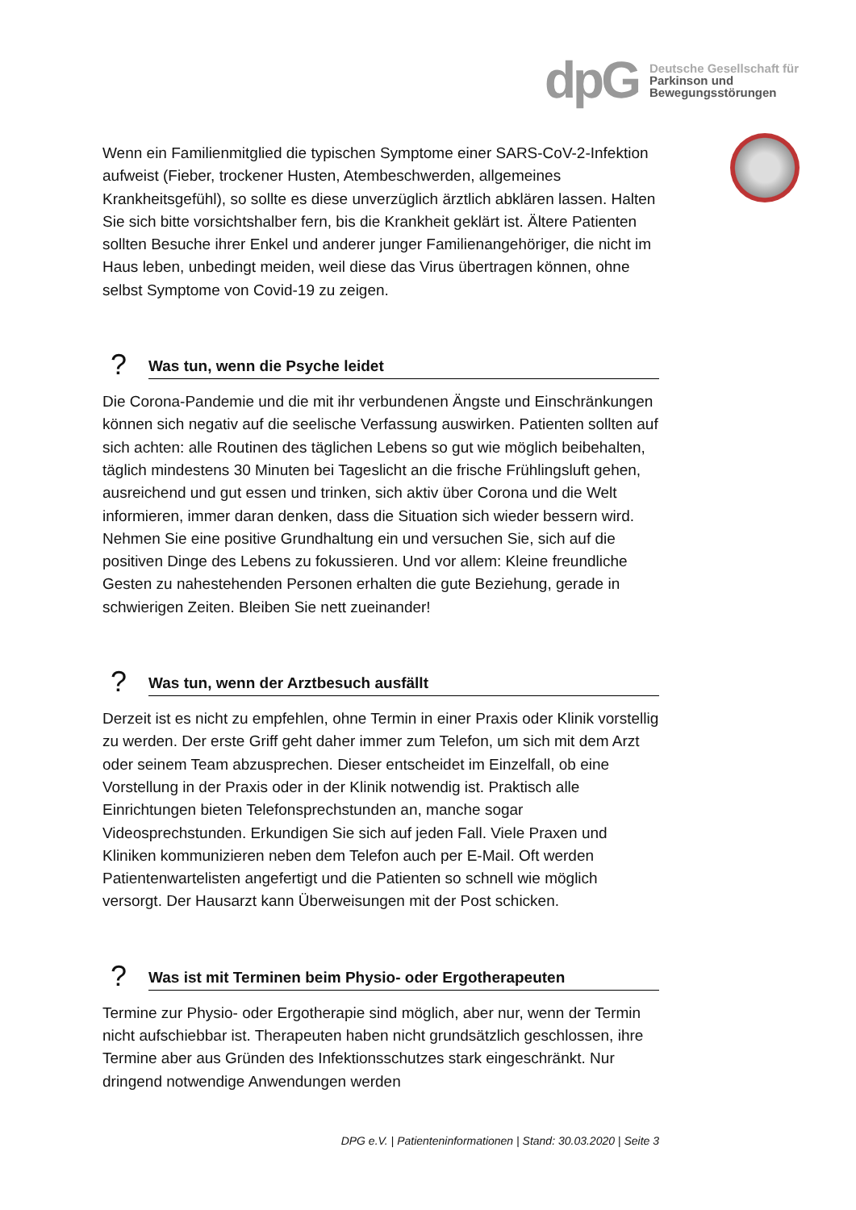dpG
Deutsche Gesellschaft für
Parkinson und
Bewegungsstörungen
Wenn ein Familienmitglied die typischen Symptome einer SARS-CoV-2-Infektion aufweist (Fieber, trockener Husten, Atembeschwerden, allgemeines Krankheitsgefühl), so sollte es diese unverzüglich ärztlich abklären lassen. Halten Sie sich bitte vorsichtshalber fern, bis die Krankheit geklärt ist. Ältere Patienten sollten Besuche ihrer Enkel und anderer junger Familienangehöriger, die nicht im Haus leben, unbedingt meiden, weil diese das Virus übertragen können, ohne selbst Symptome von Covid-19 zu zeigen.
?
Was tun, wenn die Psyche leidet
Die Corona-Pandemie und die mit ihr verbundenen Ängste und Einschränkungen können sich negativ auf die seelische Verfassung auswirken. Patienten sollten auf sich achten: alle Routinen des täglichen Lebens so gut wie möglich beibehalten, täglich mindestens 30 Minuten bei Tageslicht an die frische Frühlingsluft gehen, ausreichend und gut essen und trinken, sich aktiv über Corona und die Welt informieren, immer daran denken, dass die Situation sich wieder bessern wird. Nehmen Sie eine positive Grundhaltung ein und versuchen Sie, sich auf die positiven Dinge des Lebens zu fokussieren. Und vor allem: Kleine freundliche Gesten zu nahestehenden Personen erhalten die gute Beziehung, gerade in schwierigen Zeiten. Bleiben Sie nett zueinander!
?
Was tun, wenn der Arztbesuch ausfällt
Derzeit ist es nicht zu empfehlen, ohne Termin in einer Praxis oder Klinik vorstellig zu werden. Der erste Griff geht daher immer zum Telefon, um sich mit dem Arzt oder seinem Team abzusprechen. Dieser entscheidet im Einzelfall, ob eine Vorstellung in der Praxis oder in der Klinik notwendig ist. Praktisch alle Einrichtungen bieten Telefonsprechstunden an, manche sogar Videosprechstunden. Erkundigen Sie sich auf jeden Fall. Viele Praxen und Kliniken kommunizieren neben dem Telefon auch per E-Mail. Oft werden Patientenwartelisten angefertigt und die Patienten so schnell wie möglich versorgt. Der Hausarzt kann Überweisungen mit der Post schicken.
?
Was ist mit Terminen beim Physio- oder Ergotherapeuten
Termine zur Physio- oder Ergotherapie sind möglich, aber nur, wenn der Termin nicht aufschiebbar ist. Therapeuten haben nicht grundsätzlich geschlossen, ihre Termine aber aus Gründen des Infektionsschutzes stark eingeschränkt. Nur dringend notwendige Anwendungen werden
DPG e.V. | Patienteninformationen | Stand: 30.03.2020 | Seite 3